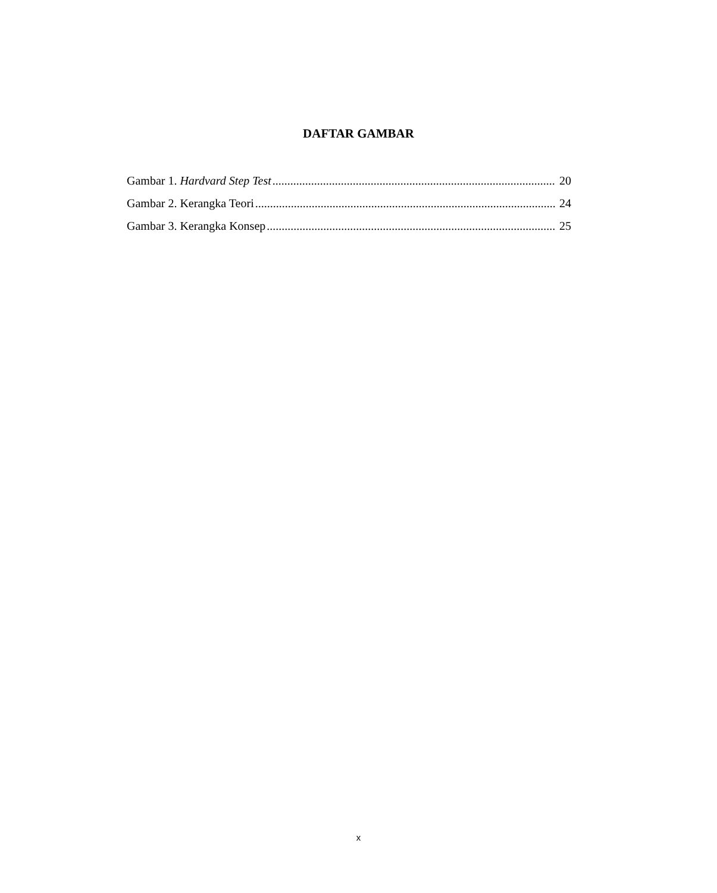DAFTAR GAMBAR
Gambar 1. Hardvard Step Test 20
Gambar 2. Kerangka Teori 24
Gambar 3. Kerangka Konsep 25
x